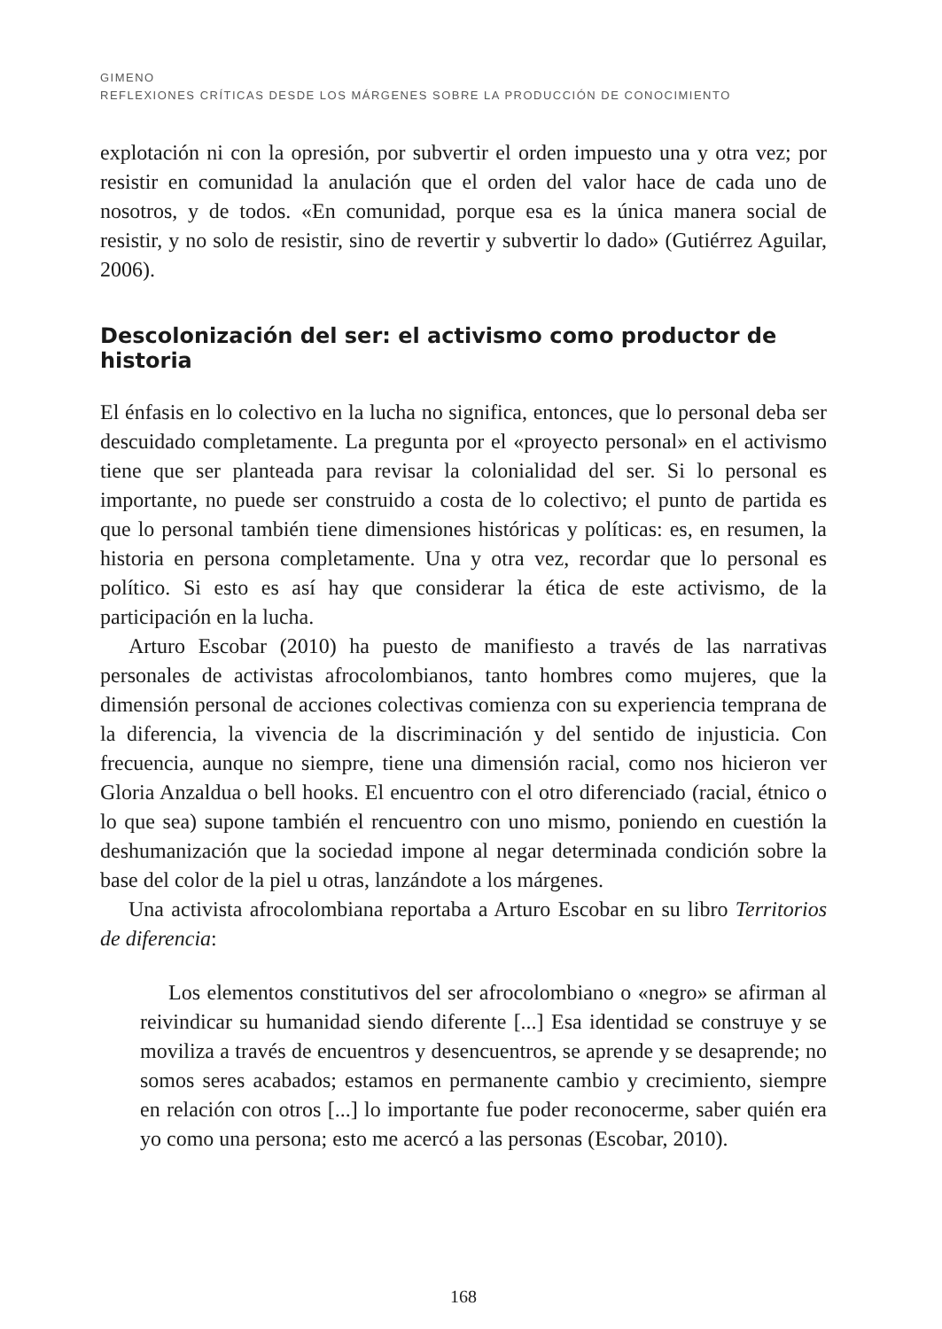GIMENO
REFLEXIONES CRÍTICAS DESDE LOS MÁRGENES SOBRE LA PRODUCCIÓN DE CONOCIMIENTO
explotación ni con la opresión, por subvertir el orden impuesto una y otra vez; por resistir en comunidad la anulación que el orden del valor hace de cada uno de nosotros, y de todos. «En comunidad, porque esa es la única manera social de resistir, y no solo de resistir, sino de revertir y subvertir lo dado» (Gutiérrez Aguilar, 2006).
Descolonización del ser: el activismo como productor de historia
El énfasis en lo colectivo en la lucha no significa, entonces, que lo personal deba ser descuidado completamente. La pregunta por el «proyecto personal» en el activismo tiene que ser planteada para revisar la colonialidad del ser. Si lo personal es importante, no puede ser construido a costa de lo colectivo; el punto de partida es que lo personal también tiene dimensiones históricas y políticas: es, en resumen, la historia en persona completamente. Una y otra vez, recordar que lo personal es político. Si esto es así hay que considerar la ética de este activismo, de la participación en la lucha.
Arturo Escobar (2010) ha puesto de manifiesto a través de las narrativas personales de activistas afrocolombianos, tanto hombres como mujeres, que la dimensión personal de acciones colectivas comienza con su experiencia temprana de la diferencia, la vivencia de la discriminación y del sentido de injusticia. Con frecuencia, aunque no siempre, tiene una dimensión racial, como nos hicieron ver Gloria Anzaldua o bell hooks. El encuentro con el otro diferenciado (racial, étnico o lo que sea) supone también el rencuentro con uno mismo, poniendo en cuestión la deshumanización que la sociedad impone al negar determinada condición sobre la base del color de la piel u otras, lanzándote a los márgenes.
Una activista afrocolombiana reportaba a Arturo Escobar en su libro Territorios de diferencia:
Los elementos constitutivos del ser afrocolombiano o «negro» se afirman al reivindicar su humanidad siendo diferente [...] Esa identidad se construye y se moviliza a través de encuentros y desencuentros, se aprende y se desaprende; no somos seres acabados; estamos en permanente cambio y crecimiento, siempre en relación con otros [...] lo importante fue poder reconocerme, saber quién era yo como una persona; esto me acercó a las personas (Escobar, 2010).
168